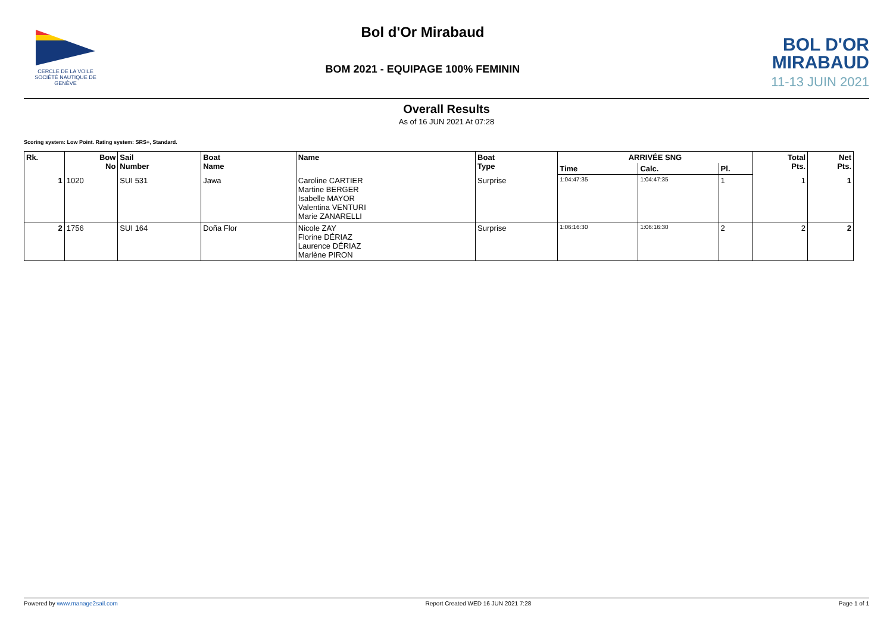CERCLE DE LA VOILE
SOCIÉTÉ NAUTIQUE DE GENÈVE
Bol d'Or Mirabaud
BOM 2021 - EQUIPAGE 100% FEMININ
BOL D'OR
MIRABAUD
11-13 JUIN 2021
Overall Results
As of 16 JUN 2021 At 07:28
Scoring system: Low Point. Rating system: SRS+, Standard.
| Rk. | Bow No | Sail Number | Boat Name | Name | Boat Type | ARRIVÉE SNG | | | Total Pts. | Net Pts. |
| --- | --- | --- | --- | --- | --- | --- | --- | --- | --- | --- |
| | | | | | | Time | Calc. | Pl. | | |
| 1 | 1020 | SUI 531 | Jawa | Caroline CARTIER Martine BERGER Isabelle MAYOR Valentina VENTURI Marie ZANARELLI | Surprise | 1:04:47:35 | 1:04:47:35 | 1 | 1 | 1 |
| 2 | 1756 | SUI 164 | Doña Flor | Nicole ZAY Florine DÉRIAZ Laurence DÉRIAZ Marlène PIRON | Surprise | 1:06:16:30 | 1:06:16:30 | 2 | 2 | 2 |
Powered by www.manage2sail.com Report Created WED 16 JUN 2021 7:28 Page 1 of 1